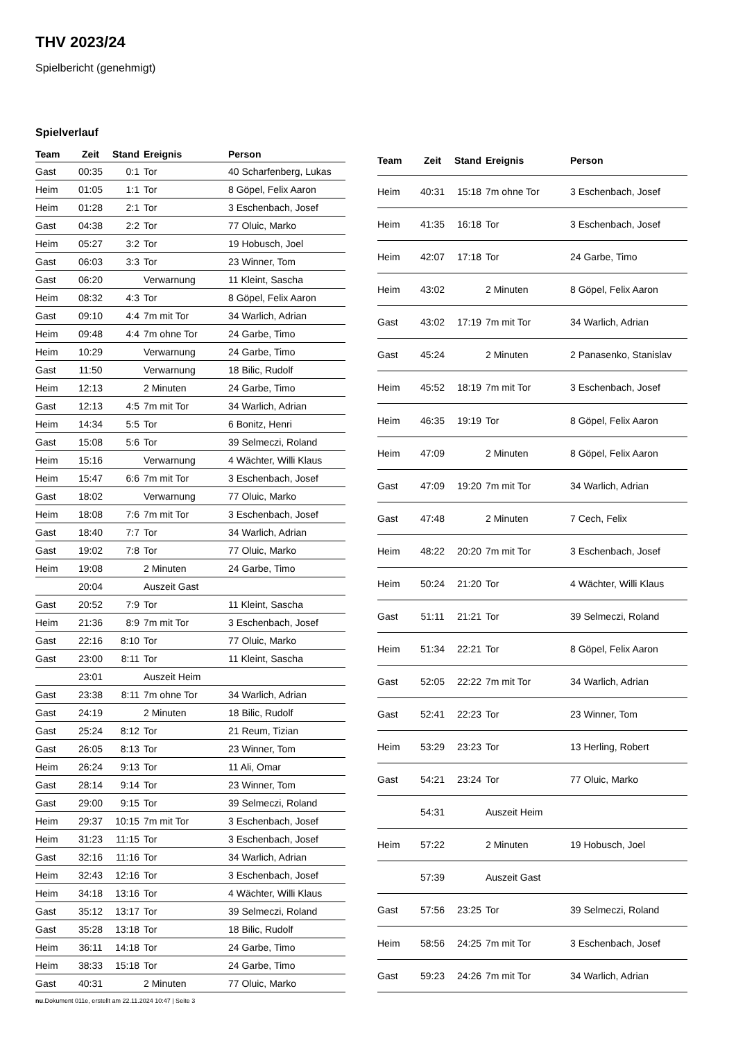THV 2023/24
Spielbericht (genehmigt)
Spielverlauf
| Team | Zeit | Stand | Ereignis | Person |
| --- | --- | --- | --- | --- |
| Gast | 00:35 | 0:1 | Tor | 40 Scharfenberg, Lukas |
| Heim | 01:05 | 1:1 | Tor | 8 Göpel, Felix Aaron |
| Heim | 01:28 | 2:1 | Tor | 3 Eschenbach, Josef |
| Gast | 04:38 | 2:2 | Tor | 77 Oluic, Marko |
| Heim | 05:27 | 3:2 | Tor | 19 Hobusch, Joel |
| Gast | 06:03 | 3:3 | Tor | 23 Winner, Tom |
| Gast | 06:20 | | Verwarnung | 11 Kleint, Sascha |
| Heim | 08:32 | 4:3 | Tor | 8 Göpel, Felix Aaron |
| Gast | 09:10 | 4:4 | 7m mit Tor | 34 Warlich, Adrian |
| Heim | 09:48 | 4:4 | 7m ohne Tor | 24 Garbe, Timo |
| Heim | 10:29 | | Verwarnung | 24 Garbe, Timo |
| Gast | 11:50 | | Verwarnung | 18 Bilic, Rudolf |
| Heim | 12:13 | | 2 Minuten | 24 Garbe, Timo |
| Gast | 12:13 | 4:5 | 7m mit Tor | 34 Warlich, Adrian |
| Heim | 14:34 | 5:5 | Tor | 6 Bonitz, Henri |
| Gast | 15:08 | 5:6 | Tor | 39 Selmeczi, Roland |
| Heim | 15:16 | | Verwarnung | 4 Wächter, Willi Klaus |
| Heim | 15:47 | 6:6 | 7m mit Tor | 3 Eschenbach, Josef |
| Gast | 18:02 | | Verwarnung | 77 Oluic, Marko |
| Heim | 18:08 | 7:6 | 7m mit Tor | 3 Eschenbach, Josef |
| Gast | 18:40 | 7:7 | Tor | 34 Warlich, Adrian |
| Gast | 19:02 | 7:8 | Tor | 77 Oluic, Marko |
| Heim | 19:08 | | 2 Minuten | 24 Garbe, Timo |
| | 20:04 | | Auszeit Gast | |
| Gast | 20:52 | 7:9 | Tor | 11 Kleint, Sascha |
| Heim | 21:36 | 8:9 | 7m mit Tor | 3 Eschenbach, Josef |
| Gast | 22:16 | 8:10 | Tor | 77 Oluic, Marko |
| Gast | 23:00 | 8:11 | Tor | 11 Kleint, Sascha |
| | 23:01 | | Auszeit Heim | |
| Gast | 23:38 | 8:11 | 7m ohne Tor | 34 Warlich, Adrian |
| Gast | 24:19 | | 2 Minuten | 18 Bilic, Rudolf |
| Gast | 25:24 | 8:12 | Tor | 21 Reum, Tizian |
| Gast | 26:05 | 8:13 | Tor | 23 Winner, Tom |
| Heim | 26:24 | 9:13 | Tor | 11 Ali, Omar |
| Gast | 28:14 | 9:14 | Tor | 23 Winner, Tom |
| Gast | 29:00 | 9:15 | Tor | 39 Selmeczi, Roland |
| Heim | 29:37 | 10:15 | 7m mit Tor | 3 Eschenbach, Josef |
| Heim | 31:23 | 11:15 | Tor | 3 Eschenbach, Josef |
| Gast | 32:16 | 11:16 | Tor | 34 Warlich, Adrian |
| Heim | 32:43 | 12:16 | Tor | 3 Eschenbach, Josef |
| Heim | 34:18 | 13:16 | Tor | 4 Wächter, Willi Klaus |
| Gast | 35:12 | 13:17 | Tor | 39 Selmeczi, Roland |
| Gast | 35:28 | 13:18 | Tor | 18 Bilic, Rudolf |
| Heim | 36:11 | 14:18 | Tor | 24 Garbe, Timo |
| Heim | 38:33 | 15:18 | Tor | 24 Garbe, Timo |
| Gast | 40:31 | | 2 Minuten | 77 Oluic, Marko |
| Team | Zeit | Stand | Ereignis | Person |
| --- | --- | --- | --- | --- |
| Heim | 40:31 | 15:18 | 7m ohne Tor | 3 Eschenbach, Josef |
| Heim | 41:35 | 16:18 | Tor | 3 Eschenbach, Josef |
| Heim | 42:07 | 17:18 | Tor | 24 Garbe, Timo |
| Heim | 43:02 | | 2 Minuten | 8 Göpel, Felix Aaron |
| Gast | 43:02 | 17:19 | 7m mit Tor | 34 Warlich, Adrian |
| Gast | 45:24 | | 2 Minuten | 2 Panasenko, Stanislav |
| Heim | 45:52 | 18:19 | 7m mit Tor | 3 Eschenbach, Josef |
| Heim | 46:35 | 19:19 | Tor | 8 Göpel, Felix Aaron |
| Heim | 47:09 | | 2 Minuten | 8 Göpel, Felix Aaron |
| Gast | 47:09 | 19:20 | 7m mit Tor | 34 Warlich, Adrian |
| Gast | 47:48 | | 2 Minuten | 7 Cech, Felix |
| Heim | 48:22 | 20:20 | 7m mit Tor | 3 Eschenbach, Josef |
| Heim | 50:24 | 21:20 | Tor | 4 Wächter, Willi Klaus |
| Gast | 51:11 | 21:21 | Tor | 39 Selmeczi, Roland |
| Heim | 51:34 | 22:21 | Tor | 8 Göpel, Felix Aaron |
| Gast | 52:05 | 22:22 | 7m mit Tor | 34 Warlich, Adrian |
| Gast | 52:41 | 22:23 | Tor | 23 Winner, Tom |
| Heim | 53:29 | 23:23 | Tor | 13 Herling, Robert |
| Gast | 54:21 | 23:24 | Tor | 77 Oluic, Marko |
| | 54:31 | | Auszeit Heim | |
| Heim | 57:22 | | 2 Minuten | 19 Hobusch, Joel |
| | 57:39 | | Auszeit Gast | |
| Gast | 57:56 | 23:25 | Tor | 39 Selmeczi, Roland |
| Heim | 58:56 | 24:25 | 7m mit Tor | 3 Eschenbach, Josef |
| Gast | 59:23 | 24:26 | 7m mit Tor | 34 Warlich, Adrian |
nu.Dokument 011e, erstellt am 22.11.2024 10:47 | Seite 3